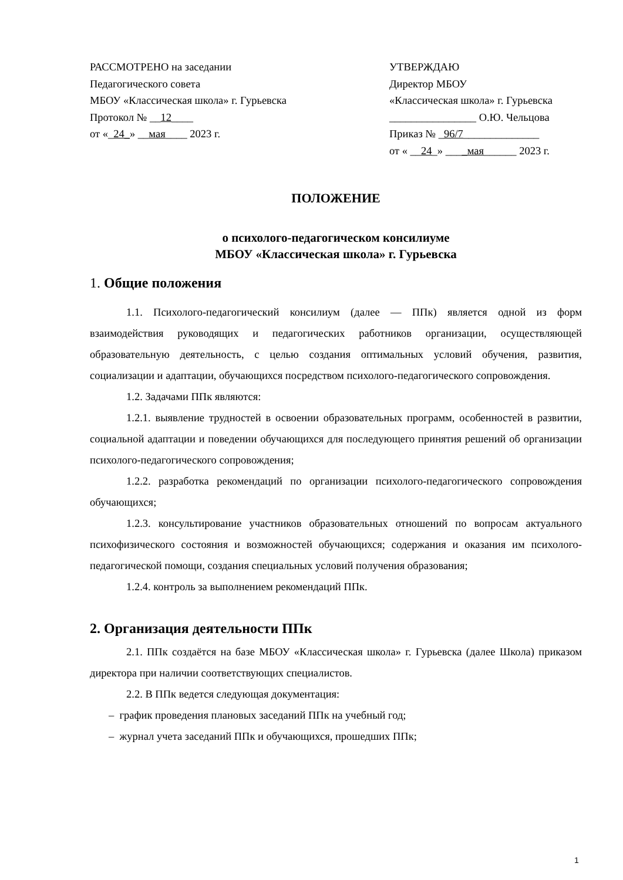РАССМОТРЕНО на заседании
Педагогического совета
МБОУ «Классическая школа» г. Гурьевска
Протокол № __12____
от «_24_» __мая____ 2023 г.
УТВЕРЖДАЮ
Директор МБОУ
«Классическая школа» г. Гурьевска
________________ О.Ю. Чельцова
Приказ № _96/7______________
от « __24_» ____мая______ 2023 г.
ПОЛОЖЕНИЕ
о психолого-педагогическом консилиуме
МБОУ «Классическая школа» г. Гурьевска
1. Общие положения
1.1. Психолого-педагогический консилиум (далее — ППк) является одной из форм взаимодействия руководящих и педагогических работников организации, осуществляющей образовательную деятельность, с целью создания оптимальных условий обучения, развития, социализации и адаптации, обучающихся посредством психолого-педагогического сопровождения.
1.2. Задачами ППк являются:
1.2.1. выявление трудностей в освоении образовательных программ, особенностей в развитии, социальной адаптации и поведении обучающихся для последующего принятия решений об организации психолого-педагогического сопровождения;
1.2.2. разработка рекомендаций по организации психолого-педагогического сопровождения обучающихся;
1.2.3. консультирование участников образовательных отношений по вопросам актуального психофизического состояния и возможностей обучающихся; содержания и оказания им психолого-педагогической помощи, создания специальных условий получения образования;
1.2.4. контроль за выполнением рекомендаций ППк.
2. Организация деятельности ППк
2.1. ППк создаётся на базе МБОУ «Классическая школа» г. Гурьевска (далее Школа) приказом директора при наличии соответствующих специалистов.
2.2. В ППк ведется следующая документация:
– график проведения плановых заседаний ППк на учебный год;
– журнал учета заседаний ППк и обучающихся, прошедших ППк;
1